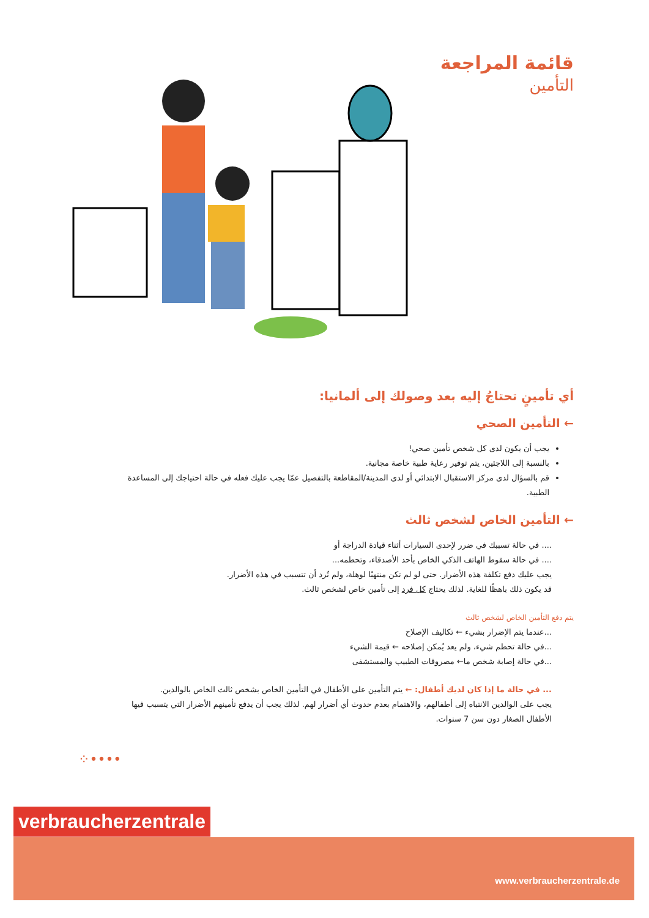قائمة المراجعة
التأمين
أي تأمينٍ تحتاجُ إليه بعد وصولك إلى ألمانيا:
← التأمين الصحي
يجب أن يكون لدى كل شخص تأمين صحي!
بالنسبة إلى اللاجئين، يتم توفير رعاية طبية خاصة مجانية.
قم بالسؤال لدى مركز الاستقبال الابتدائي أو لدى المدينة/المقاطعة بالتفصيل عمّا يجب عليك فعله في حالة احتياجك إلى المساعدة الطبية.
← التأمين الخاص لشخص ثالث
.... في حالة تسببك في ضرر لإحدى السيارات أثناء قيادة الدراجة أو
.... في حالة سقوط الهاتف الذكي الخاص بأحد الأصدقاء، وتحطمه...
يجب عليك دفع تكلفة هذه الأضرار. حتى لو لم تكن منتهبًا لوهلة، ولم تُرد أن تتسبب في هذه الأضرار.
قد يكون ذلك باهظًا للغاية. لذلك يحتاج كل فرد إلى تأمين خاص لشخص ثالث.
يتم دفع التأمين الخاص لشخص ثالث
...عندما يتم الإضرار بشيء ← تكاليف الإصلاح
...في حالة تحطم شيء، ولم يعد يُمكن إصلاحه ← قيمة الشيء
...في حالة إصابة شخص ما← مصروفات الطبيب والمستشفى
... في حالة ما إذا كان لديك أطفال: ← يتم التأمين على الأطفال في التأمين الخاص بشخص ثالث الخاص بالوالدين.
يجب على الوالدين الانتباه إلى أطفالهم، والاهتمام بعدم حدوث أي أضرار لهم. لذلك يجب أن يدفع تأمينهم الأضرار التي يتسبب فيها الأطفال الصغار دون سن 7 سنوات.
⁘••••
verbraucherzentrale
www.verbraucherzentrale.de